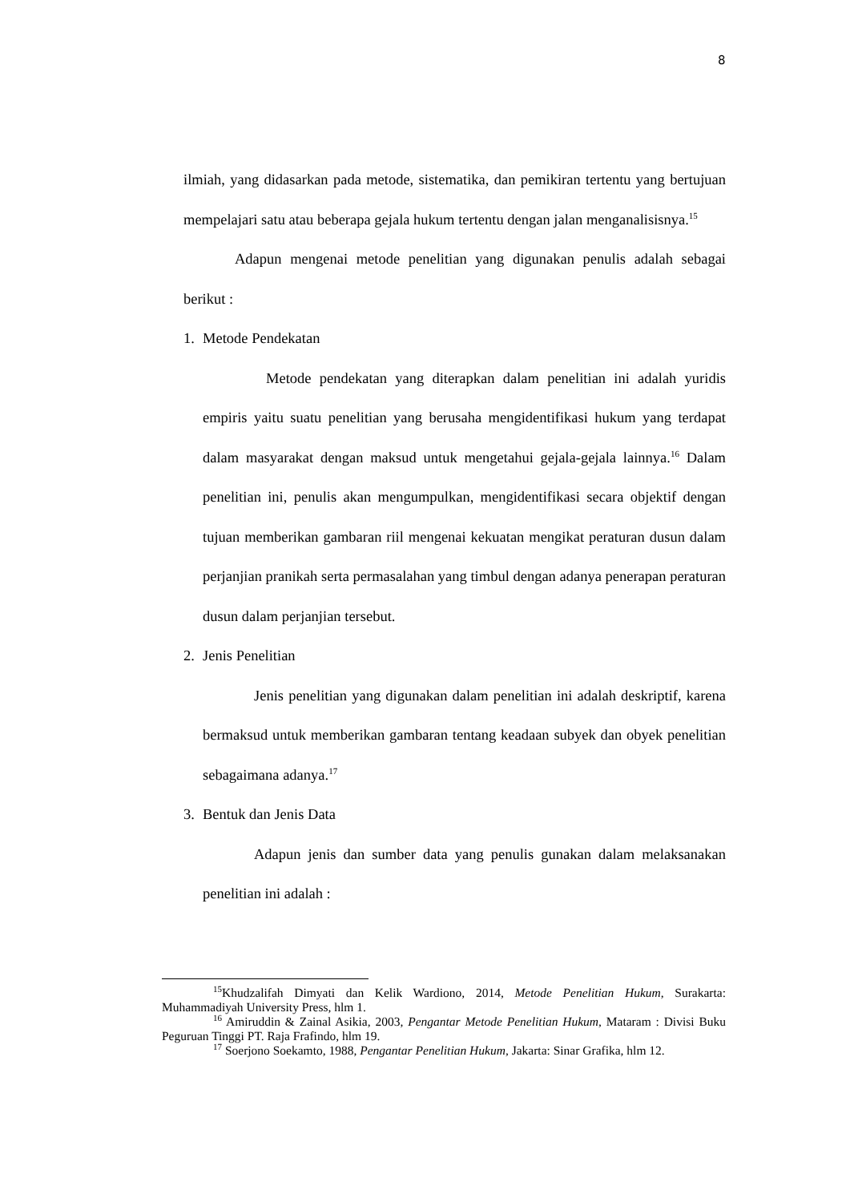8
ilmiah, yang didasarkan pada metode, sistematika, dan pemikiran tertentu yang bertujuan mempelajari satu atau beberapa gejala hukum tertentu dengan jalan menganalisisnya.<sup>15</sup>
Adapun mengenai metode penelitian yang digunakan penulis adalah sebagai berikut :
1. Metode Pendekatan
Metode pendekatan yang diterapkan dalam penelitian ini adalah yuridis empiris yaitu suatu penelitian yang berusaha mengidentifikasi hukum yang terdapat dalam masyarakat dengan maksud untuk mengetahui gejala-gejala lainnya.<sup>16</sup> Dalam penelitian ini, penulis akan mengumpulkan, mengidentifikasi secara objektif dengan tujuan memberikan gambaran riil mengenai kekuatan mengikat peraturan dusun dalam perjanjian pranikah serta permasalahan yang timbul dengan adanya penerapan peraturan dusun dalam perjanjian tersebut.
2. Jenis Penelitian
Jenis penelitian yang digunakan dalam penelitian ini adalah deskriptif, karena bermaksud untuk memberikan gambaran tentang keadaan subyek dan obyek penelitian sebagaimana adanya.<sup>17</sup>
3. Bentuk dan Jenis Data
Adapun jenis dan sumber data yang penulis gunakan dalam melaksanakan penelitian ini adalah :
<sup>15</sup> Khudzalifah Dimyati dan Kelik Wardiono, 2014, Metode Penelitian Hukum, Surakarta: Muhammadiyah University Press, hlm 1.
<sup>16</sup> Amiruddin & Zainal Asikia, 2003, Pengantar Metode Penelitian Hukum, Mataram : Divisi Buku Peguruan Tinggi PT. Raja Frafindo, hlm 19.
<sup>17</sup> Soerjono Soekamto, 1988, Pengantar Penelitian Hukum, Jakarta: Sinar Grafika, hlm 12.